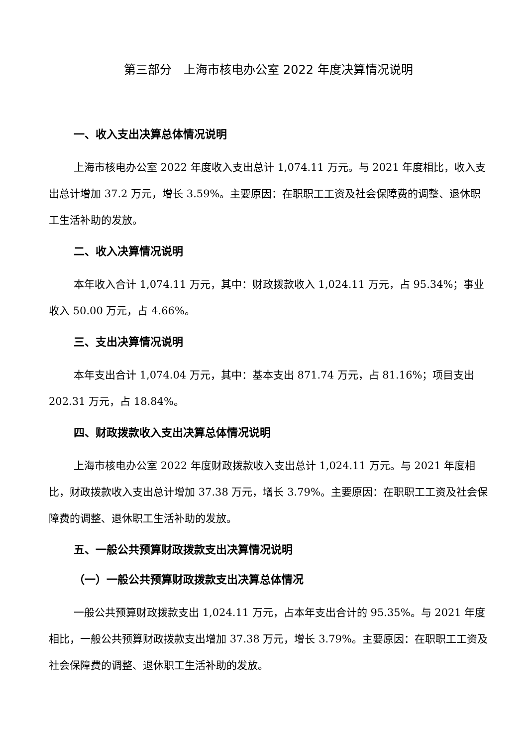第三部分　上海市核电办公室 2022 年度决算情况说明
一、收入支出决算总体情况说明
上海市核电办公室 2022 年度收入支出总计 1,074.11 万元。与 2021 年度相比，收入支出总计增加 37.2 万元，增长 3.59%。主要原因：在职职工工资及社会保障费的调整、退休职工生活补助的发放。
二、收入决算情况说明
本年收入合计 1,074.11 万元，其中：财政拨款收入 1,024.11 万元，占 95.34%；事业收入 50.00 万元，占 4.66%。
三、支出决算情况说明
本年支出合计 1,074.04 万元，其中：基本支出 871.74 万元，占 81.16%；项目支出 202.31 万元，占 18.84%。
四、财政拨款收入支出决算总体情况说明
上海市核电办公室 2022 年度财政拨款收入支出总计 1,024.11 万元。与 2021 年度相比，财政拨款收入支出总计增加 37.38 万元，增长 3.79%。主要原因：在职职工工资及社会保障费的调整、退休职工生活补助的发放。
五、一般公共预算财政拨款支出决算情况说明
（一）一般公共预算财政拨款支出决算总体情况
一般公共预算财政拨款支出 1,024.11 万元，占本年支出合计的 95.35%。与 2021 年度相比，一般公共预算财政拨款支出增加 37.38 万元，增长 3.79%。主要原因：在职职工工资及社会保障费的调整、退休职工生活补助的发放。